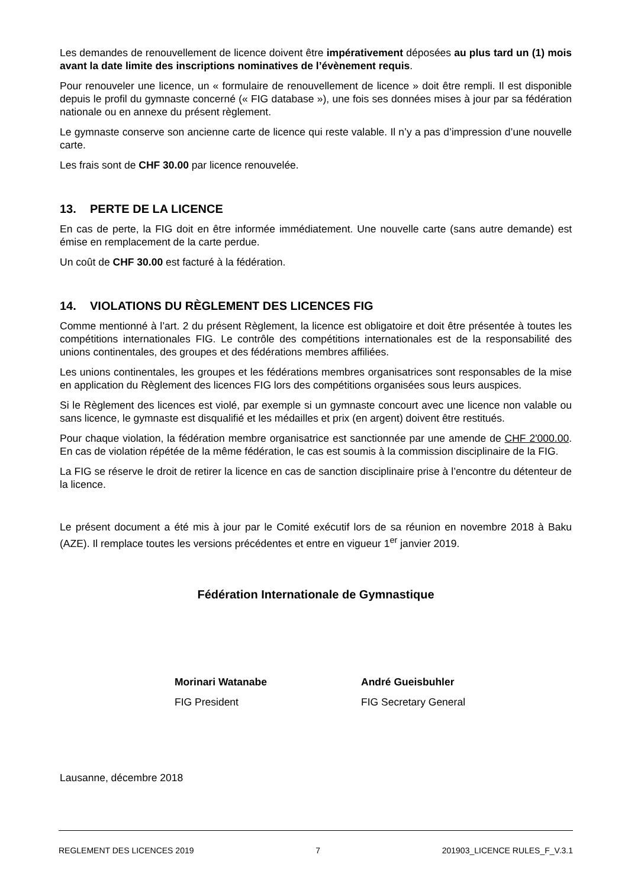Les demandes de renouvellement de licence doivent être impérativement déposées au plus tard un (1) mois avant la date limite des inscriptions nominatives de l’évènement requis.
Pour renouveler une licence, un « formulaire de renouvellement de licence » doit être rempli. Il est disponible depuis le profil du gymnaste concerné (« FIG database »), une fois ses données mises à jour par sa fédération nationale ou en annexe du présent règlement.
Le gymnaste conserve son ancienne carte de licence qui reste valable. Il n’y a pas d’impression d’une nouvelle carte.
Les frais sont de CHF 30.00 par licence renouvelée.
13. PERTE DE LA LICENCE
En cas de perte, la FIG doit en être informée immédiatement. Une nouvelle carte (sans autre demande) est émise en remplacement de la carte perdue.
Un coût de CHF 30.00 est facturé à la fédération.
14. VIOLATIONS DU RÈGLEMENT DES LICENCES FIG
Comme mentionné à l’art. 2 du présent Règlement, la licence est obligatoire et doit être présentée à toutes les compétitions internationales FIG. Le contrôle des compétitions internationales est de la responsabilité des unions continentales, des groupes et des fédérations membres affiliées.
Les unions continentales, les groupes et les fédérations membres organisatrices sont responsables de la mise en application du Règlement des licences FIG lors des compétitions organisées sous leurs auspices.
Si le Règlement des licences est violé, par exemple si un gymnaste concourt avec une licence non valable ou sans licence, le gymnaste est disqualifié et les médailles et prix (en argent) doivent être restitués.
Pour chaque violation, la fédération membre organisatrice est sanctionnée par une amende de CHF 2'000.00. En cas de violation répétée de la même fédération, le cas est soumis à la commission disciplinaire de la FIG.
La FIG se réserve le droit de retirer la licence en cas de sanction disciplinaire prise à l’encontre du détenteur de la licence.
Le présent document a été mis à jour par le Comité exécutif lors de sa réunion en novembre 2018 à Baku (AZE). Il remplace toutes les versions précédentes et entre en vigueur 1<sup>er</sup> janvier 2019.
Fédération Internationale de Gymnastique
Morinari Watanabe
FIG President
André Gueisbuhler
FIG Secretary General
Lausanne, décembre 2018
REGLEMENT DES LICENCES 2019 7 201903_LICENCE RULES_F_V.3.1